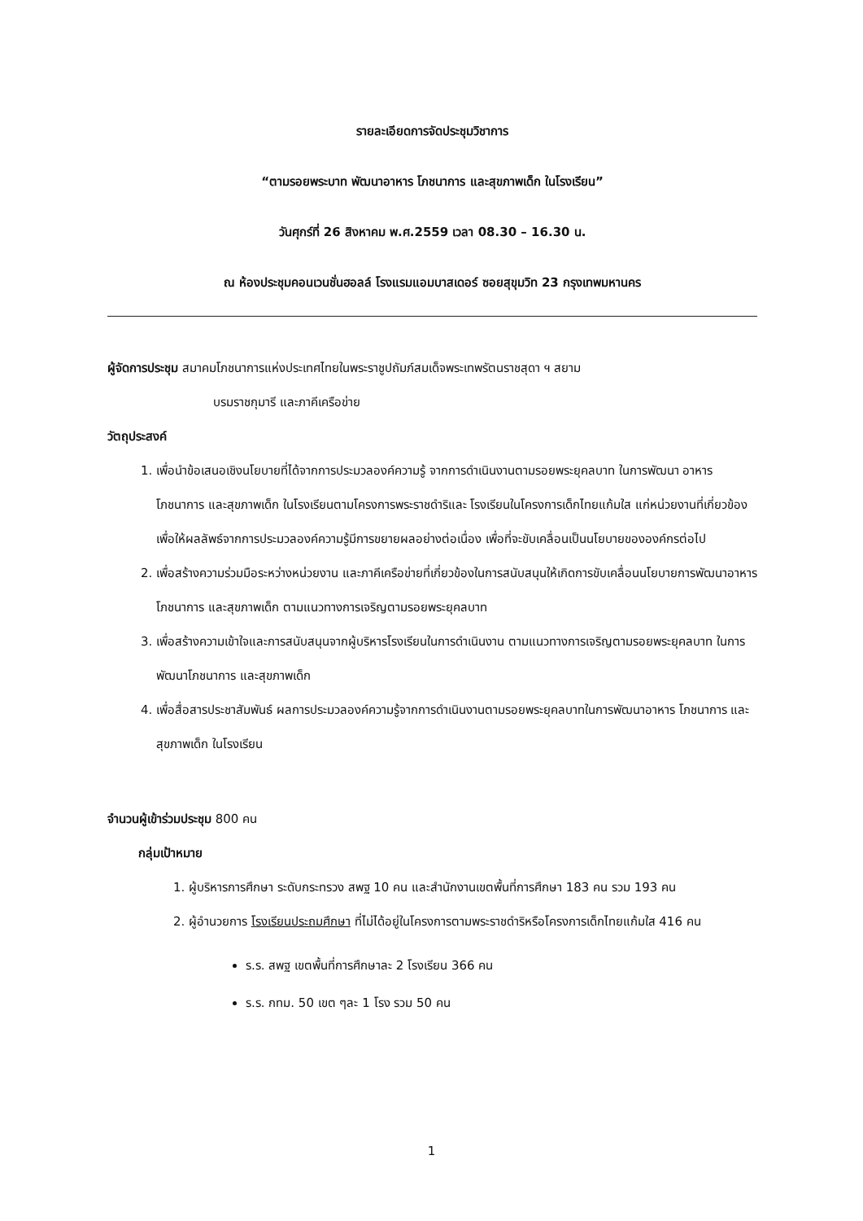รายละเอียดการจัดประชุมวิชาการ
“ตามรอยพระบาท พัฒนาอาหาร โภชนาการ และสุขภาพเด็ก ในโรงเรียน”
วันศุกร์ที่ 26 สิงหาคม พ.ศ.2559 เวลา 08.30 – 16.30 น.
ณ ห้องประชุมคอนเวนชั่นฮอลล์ โรงแรมแอมบาสเดอร์ ซอยสุขุมวิท 23 กรุงเทพมหานคร
ผู้จัดการประชุม สมาคมโภชนาการแห่งประเทศไทยในพระราชูปถัมภ์สมเด็จพระเทพรัตนราชสุดา ฯ สยาม
บรมราชกุมารี และภาคีเครือข่าย
วัตถุประสงค์
1. เพื่อนำข้อเสนอเชิงนโยบายที่ได้จากการประมวลองค์ความรู้ จากการดำเนินงานตามรอยพระยุคลบาท ในการพัฒนา อาหาร โภชนาการ และสุขภาพเด็ก ในโรงเรียนตามโครงการพระราชดำริและ โรงเรียนในโครงการเด็กไทยแก้มใส แก่หน่วยงานที่เกี่ยวข้อง เพื่อให้ผลลัพธ์จากการประมวลองค์ความรู้มีการขยายผลอย่างต่อเนื่อง เพื่อที่จะขับเคลื่อนเป็นนโยบายขององค์กรต่อไป
2. เพื่อสร้างความร่วมมือระหว่างหน่วยงาน และภาคีเครือข่ายที่เกี่ยวข้องในการสนับสนุนให้เกิดการขับเคลื่อนนโยบายการพัฒนาอาหาร โภชนาการ และสุขภาพเด็ก ตามแนวทางการเจริญตามรอยพระยุคลบาท
3. เพื่อสร้างความเข้าใจและการสนับสนุนจากผู้บริหารโรงเรียนในการดำเนินงาน ตามแนวทางการเจริญตามรอยพระยุคลบาท ในการพัฒนาโภชนาการ และสุขภาพเด็ก
4. เพื่อสื่อสารประชาสัมพันธ์ ผลการประมวลองค์ความรู้จากการดำเนินงานตามรอยพระยุคลบาทในการพัฒนาอาหาร โภชนาการ และสุขภาพเด็ก ในโรงเรียน
จำนวนผู้เข้าร่วมประชุม 800 คน
กลุ่มเป้าหมาย
1. ผู้บริหารการศึกษา ระดับกระทรวง สพฐ 10 คน และสำนักงานเขตพื้นที่การศึกษา 183 คน รวม 193 คน
2. ผู้อำนวยการ โรงเรียนประถมศึกษา ที่ไม่ได้อยู่ในโครงการตามพระราชดำริหรือโครงการเด็กไทยแก้มใส 416 คน
ร.ร. สพฐ เขตพื้นที่การศึกษาละ 2 โรงเรียน 366 คน
ร.ร. กทม. 50 เขต ๆละ 1 โรง รวม 50 คน
1